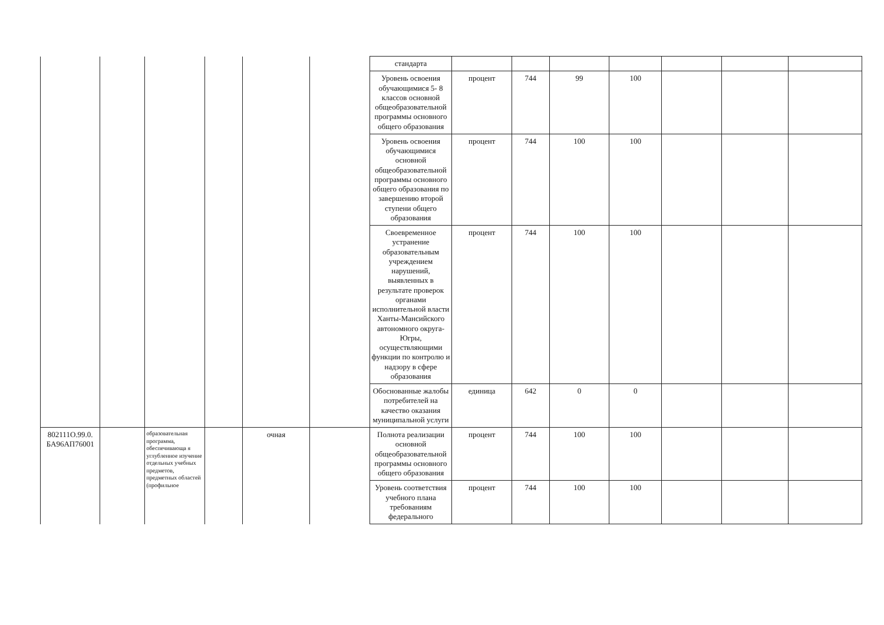| | | | | | | стандарта | | | | | | | |
| | | | | | | Уровень освоения обучающимися 5- 8 классов основной общеобразовательной программы основного общего образования | процент | 744 | 99 | 100 | | | |
| | | | | | | Уровень освоения обучающимися основной общеобразовательной программы основного общего образования по завершению второй ступени общего образования | процент | 744 | 100 | 100 | | | |
| | | | | | | Своевременное устранение образовательным учреждением нарушений, выявленных в результате проверок органами исполнительной власти Ханты-Мансийского автономного округа-Югры, осуществляющими функции по контролю и надзору в сфере образования | процент | 744 | 100 | 100 | | | |
| | | | | | | Обоснованные жалобы потребителей на качество оказания муниципальной услуги | единица | 642 | 0 | 0 | | | |
| 802111О.99.0. БА96АП76001 | | образовательная программа, обеспечивающа я углубленное изучение отдельных учебных предметов, предметных областей (профильное | | очная | | Полнота реализации основной общеобразовательной программы основного общего образования | процент | 744 | 100 | 100 | | | |
| | | | | | | Уровень соответствия учебного плана требованиям федерального | процент | 744 | 100 | 100 | | | |